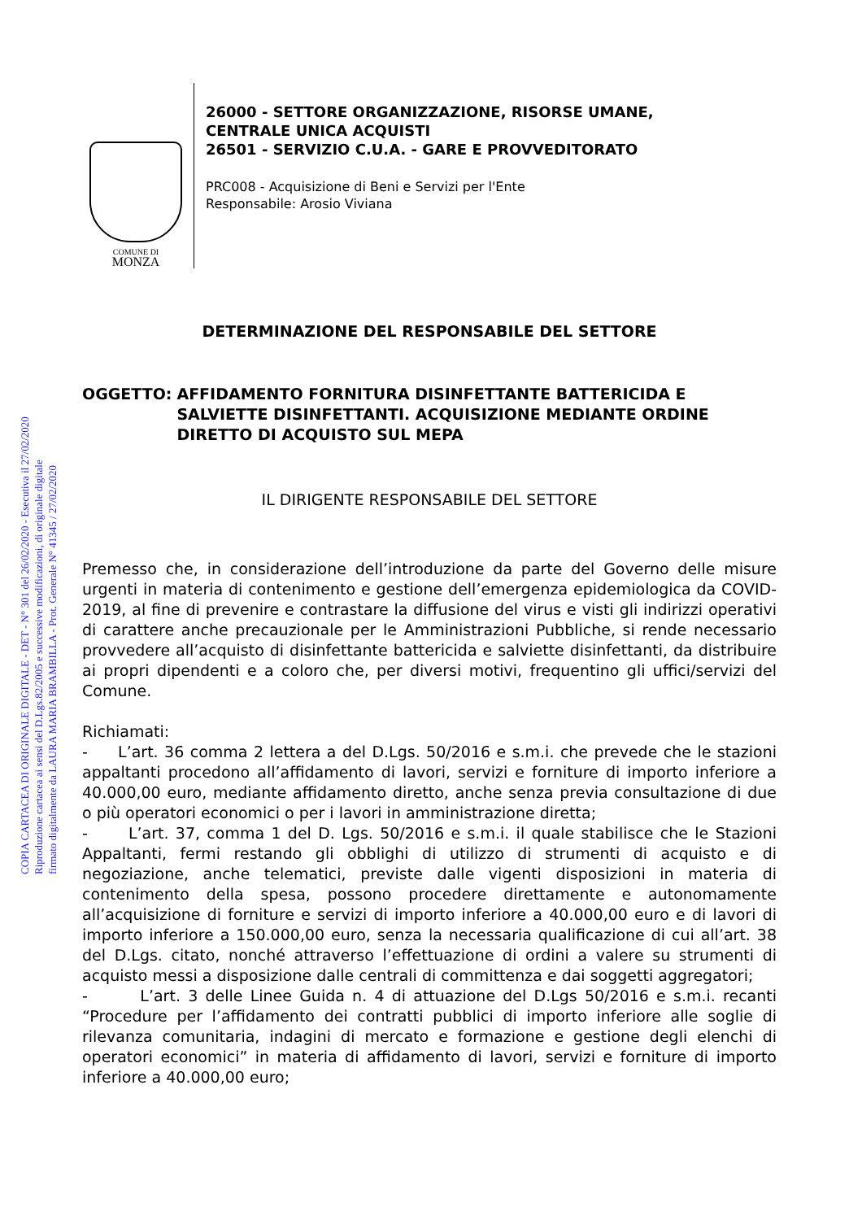COPIA CARTACEA DI ORIGINALE DIGITALE - DET - N° 301 del 26/02/2020 - Esecutiva il 27/02/2020
Riproduzione cartacea ai sensi del D.Lgs.82/2005 e successive modificazioni, di originale digitale
firmato digitalmente da LAURA MARIA BRAMBILLA - Prot. Generale N° 41345 / 27/02/2020
COMUNE DI
MONZA
26000 - SETTORE ORGANIZZAZIONE, RISORSE UMANE,
CENTRALE UNICA ACQUISTI
26501 - SERVIZIO C.U.A. - GARE E PROVVEDITORATO
PRC008 - Acquisizione di Beni e Servizi per l'Ente
Responsabile: Arosio Viviana
DETERMINAZIONE DEL RESPONSABILE DEL SETTORE
OGGETTO: AFFIDAMENTO FORNITURA DISINFETTANTE BATTERICIDA E SALVIETTE DISINFETTANTI. ACQUISIZIONE MEDIANTE ORDINE DIRETTO DI ACQUISTO SUL MEPA
IL DIRIGENTE RESPONSABILE DEL SETTORE
Premesso che, in considerazione dell’introduzione da parte del Governo delle misure urgenti in materia di contenimento e gestione dell’emergenza epidemiologica da COVID-2019, al fine di prevenire e contrastare la diffusione del virus e visti gli indirizzi operativi di carattere anche precauzionale per le Amministrazioni Pubbliche, si rende necessario provvedere all’acquisto di disinfettante battericida e salviette disinfettanti, da distribuire ai propri dipendenti e a coloro che, per diversi motivi, frequentino gli uffici/servizi del Comune.
Richiamati:
- L’art. 36 comma 2 lettera a del D.Lgs. 50/2016 e s.m.i. che prevede che le stazioni appaltanti procedono all’affidamento di lavori, servizi e forniture di importo inferiore a 40.000,00 euro, mediante affidamento diretto, anche senza previa consultazione di due o più operatori economici o per i lavori in amministrazione diretta;
- L’art. 37, comma 1 del D. Lgs. 50/2016 e s.m.i. il quale stabilisce che le Stazioni Appaltanti, fermi restando gli obblighi di utilizzo di strumenti di acquisto e di negoziazione, anche telematici, previste dalle vigenti disposizioni in materia di contenimento della spesa, possono procedere direttamente e autonomamente all’acquisizione di forniture e servizi di importo inferiore a 40.000,00 euro e di lavori di importo inferiore a 150.000,00 euro, senza la necessaria qualificazione di cui all’art. 38 del D.Lgs. citato, nonché attraverso l’effettuazione di ordini a valere su strumenti di acquisto messi a disposizione dalle centrali di committenza e dai soggetti aggregatori;
- L’art. 3 delle Linee Guida n. 4 di attuazione del D.Lgs 50/2016 e s.m.i. recanti “Procedure per l’affidamento dei contratti pubblici di importo inferiore alle soglie di rilevanza comunitaria, indagini di mercato e formazione e gestione degli elenchi di operatori economici” in materia di affidamento di lavori, servizi e forniture di importo inferiore a 40.000,00 euro;